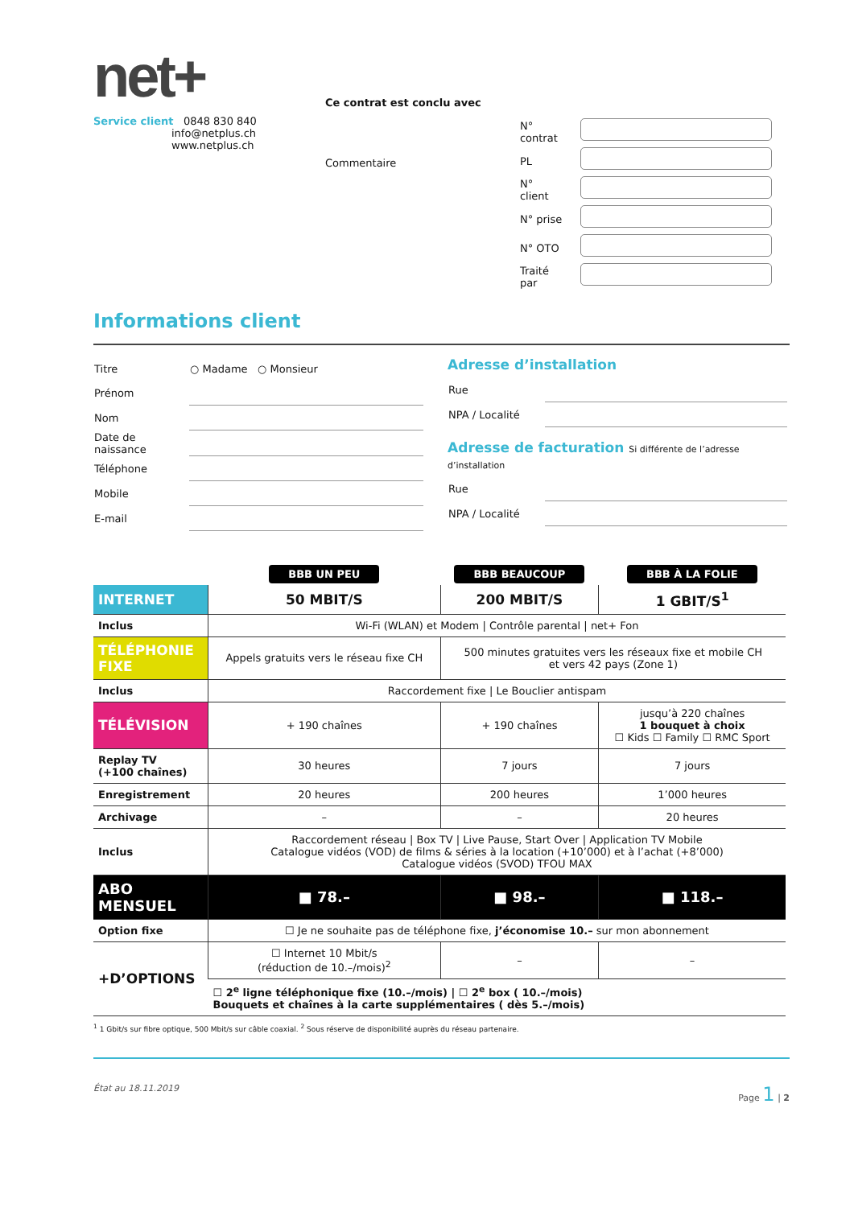net+
Service client 0848 830 840
info@netplus.ch
www.netplus.ch
Ce contrat est conclu avec
Commentaire
| N° contrat | |
| PL | |
| N° client | |
| N° prise | |
| N° OTO | |
| Traité par | |
Informations client
| Titre | ○ Madame ○ Monsieur |
| Prénom | |
| Nom | |
| Date de naissance | |
| Téléphone | |
| Mobile | |
| E-mail | |
Adresse d’installation
| Rue | |
| NPA / Localité | |
Adresse de facturation Si différente de l’adresse d’installation
| Rue | |
| NPA / Localité | |
| | BBB UN PEU | BBB BEAUCOUP | BBB À LA FOLIE |
| --- | --- | --- | --- |
| INTERNET | 50 MBIT/S | 200 MBIT/S | 1 GBIT/S<sup>1</sup> |
| Inclus | Wi-Fi (WLAN) et Modem / Contrôle parental / net+ Fon | | |
| TÉLÉPHONIE FIXE | Appels gratuits vers le réseau fixe CH | 500 minutes gratuites vers les réseaux fixe et mobile CH et vers 42 pays (Zone 1) | |
| Inclus | Raccordement fixe / Le Bouclier antispam | | |
| TÉLÉVISION | + 190 chaînes | + 190 chaînes | jusqu’à 220 chaînes 1 bouquet à choix ☐ Kids ☐ Family ☐ RMC Sport |
| Replay TV (+100 chaînes) | 30 heures | 7 jours | 7 jours |
| Enregistrement | 20 heures | 200 heures | 1’000 heures |
| Archivage | – | – | 20 heures |
| Inclus | Raccordement réseau / Box TV / Live Pause, Start Over / Application TV Mobile Catalogue vidéos (VOD) de films & séries à la location (+10’000) et à l’achat (+8’000) Catalogue vidéos (SVOD) TFOU MAX | | |
| ABO MENSUEL | ■ 78.– | ■ 98.– | ■ 118.– |
| Option fixe | ☐ Je ne souhaite pas de téléphone fixe, j’économise 10.– sur mon abonnement | | |
| +D’OPTIONS | ☐ Internet 10 Mbit/s (réduction de 10.–/mois)<sup>2</sup> | – | – |
| | ☐ 2<sup>e</sup> ligne téléphonique fixe (10.–/mois) / ☐ 2<sup>e</sup> box ( 10.–/mois) Bouquets et chaînes à la carte supplémentaires ( dès 5.–/mois) | | |
<sup>1</sup> 1 Gbit/s sur fibre optique, 500 Mbit/s sur câble coaxial. <sup>2</sup> Sous réserve de disponibilité auprès du réseau partenaire.
État au 18.11.2019 Page 1 | 2